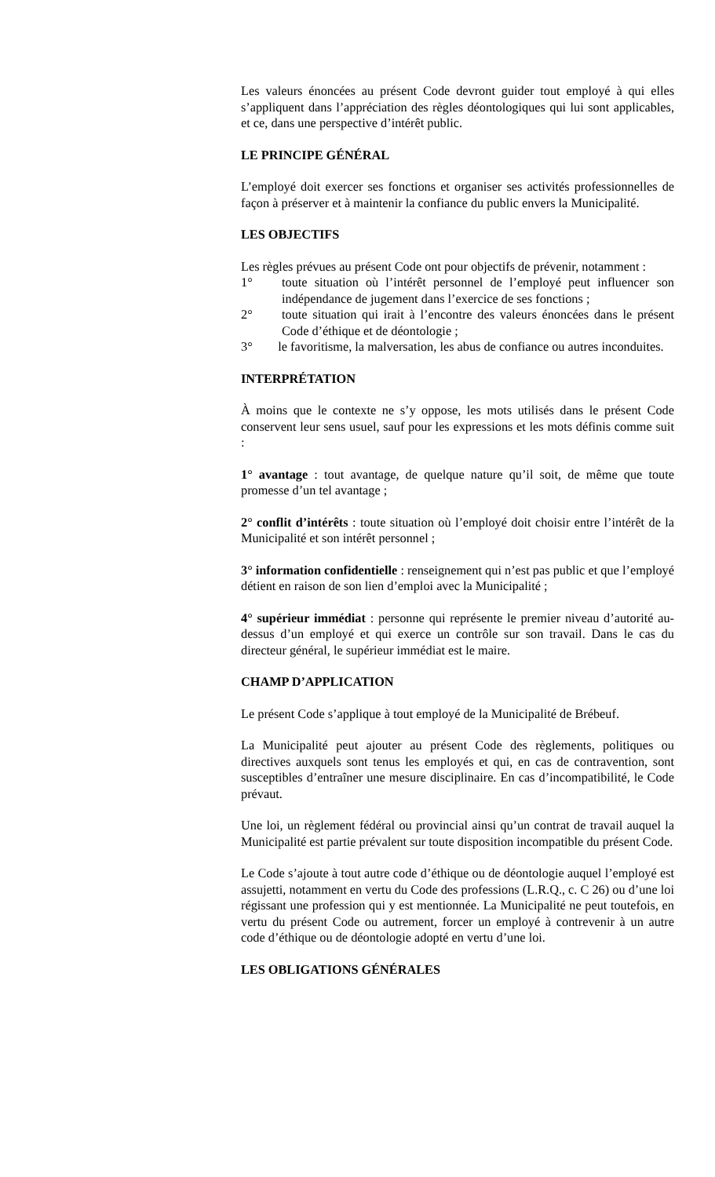Les valeurs énoncées au présent Code devront guider tout employé à qui elles s’appliquent dans l’appréciation des règles déontologiques qui lui sont applicables, et ce, dans une perspective d’intérêt public.
LE PRINCIPE GÉNÉRAL
L’employé doit exercer ses fonctions et organiser ses activités professionnelles de façon à préserver et à maintenir la confiance du public envers la Municipalité.
LES OBJECTIFS
Les règles prévues au présent Code ont pour objectifs de prévenir, notamment :
1° toute situation où l’intérêt personnel de l’employé peut influencer son indépendance de jugement dans l’exercice de ses fonctions ;
2° toute situation qui irait à l’encontre des valeurs énoncées dans le présent Code d’éthique et de déontologie ;
3° le favoritisme, la malversation, les abus de confiance ou autres inconduites.
INTERPRÉTATION
À moins que le contexte ne s’y oppose, les mots utilisés dans le présent Code conservent leur sens usuel, sauf pour les expressions et les mots définis comme suit :
1° avantage : tout avantage, de quelque nature qu’il soit, de même que toute promesse d’un tel avantage ;
2° conflit d’intérêts : toute situation où l’employé doit choisir entre l’intérêt de la Municipalité et son intérêt personnel ;
3° information confidentielle : renseignement qui n’est pas public et que l’employé détient en raison de son lien d’emploi avec la Municipalité ;
4° supérieur immédiat : personne qui représente le premier niveau d’autorité au-dessus d’un employé et qui exerce un contrôle sur son travail. Dans le cas du directeur général, le supérieur immédiat est le maire.
CHAMP D’APPLICATION
Le présent Code s’applique à tout employé de la Municipalité de Brébeuf.
La Municipalité peut ajouter au présent Code des règlements, politiques ou directives auxquels sont tenus les employés et qui, en cas de contravention, sont susceptibles d’entraîner une mesure disciplinaire. En cas d’incompatibilité, le Code prévaut.
Une loi, un règlement fédéral ou provincial ainsi qu’un contrat de travail auquel la Municipalité est partie prévalent sur toute disposition incompatible du présent Code.
Le Code s’ajoute à tout autre code d’éthique ou de déontologie auquel l’employé est assujetti, notamment en vertu du Code des professions (L.R.Q., c. C 26) ou d’une loi régissant une profession qui y est mentionnée. La Municipalité ne peut toutefois, en vertu du présent Code ou autrement, forcer un employé à contrevenir à un autre code d’éthique ou de déontologie adopté en vertu d’une loi.
LES OBLIGATIONS GÉNÉRALES